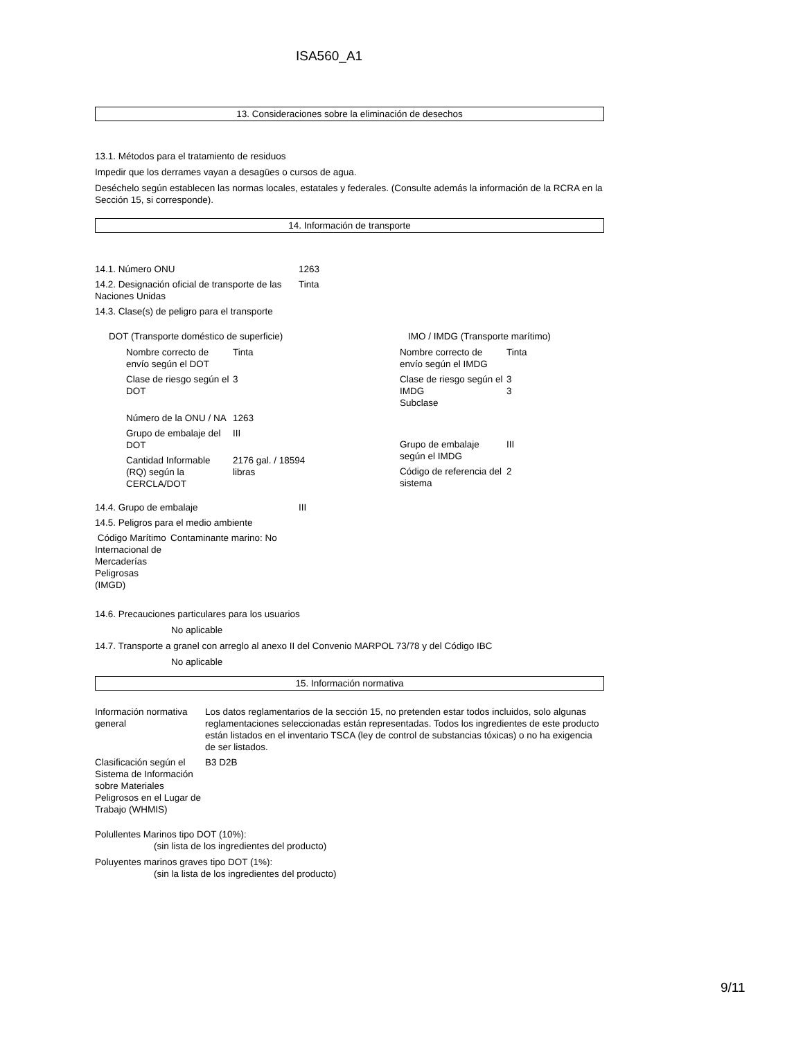ISA560_A1
13. Consideraciones sobre la eliminación de desechos
13.1. Métodos para el tratamiento de residuos
Impedir que los derrames vayan a desagües o cursos de agua.
Deséchelo según establecen las normas locales, estatales y federales. (Consulte además la información de la RCRA en la Sección 15, si corresponde).
14. Información de transporte
| 14.1. Número ONU | 1263 |
| 14.2. Designación oficial de transporte de las Naciones Unidas | Tinta |
| 14.3. Clase(s) de peligro para el transporte | |
DOT (Transporte doméstico de superficie)
| Nombre correcto de envío según el DOT | Tinta |
| Clase de riesgo según el DOT | 3 |
| Número de la ONU / NA | 1263 |
| Grupo de embalaje del DOT | III |
| Cantidad Informable (RQ) según la CERCLA/DOT | 2176 gal. / 18594 libras |
IMO / IMDG (Transporte marítimo)
| Nombre correcto de envío según el IMDG | Tinta |
| Clase de riesgo según el IMDG Subclase | 3 3 |
| Grupo de embalaje según el IMDG | III |
| Código de referencia del sistema | 2 |
| 14.4. Grupo de embalaje | III |
| 14.5. Peligros para el medio ambiente | |
| Código Marítimo Internacional de Mercaderías Peligrosas (IMGD) | Contaminante marino: No |
14.6. Precauciones particulares para los usuarios
No aplicable
14.7. Transporte a granel con arreglo al anexo II del Convenio MARPOL 73/78 y del Código IBC
No aplicable
15. Información normativa
| Información normativa general | Los datos reglamentarios de la sección 15, no pretenden estar todos incluidos, solo algunas reglamentaciones seleccionadas están representadas. Todos los ingredientes de este producto están listados en el inventario TSCA (ley de control de substancias tóxicas) o no ha exigencia de ser listados. |
| Clasificación según el Sistema de Información sobre Materiales Peligrosos en el Lugar de Trabajo (WHMIS) | B3 D2B |
Polullentes Marinos tipo DOT (10%):
(sin lista de los ingredientes del producto)
Poluyentes marinos graves tipo DOT (1%):
(sin la lista de los ingredientes del producto)
9/11